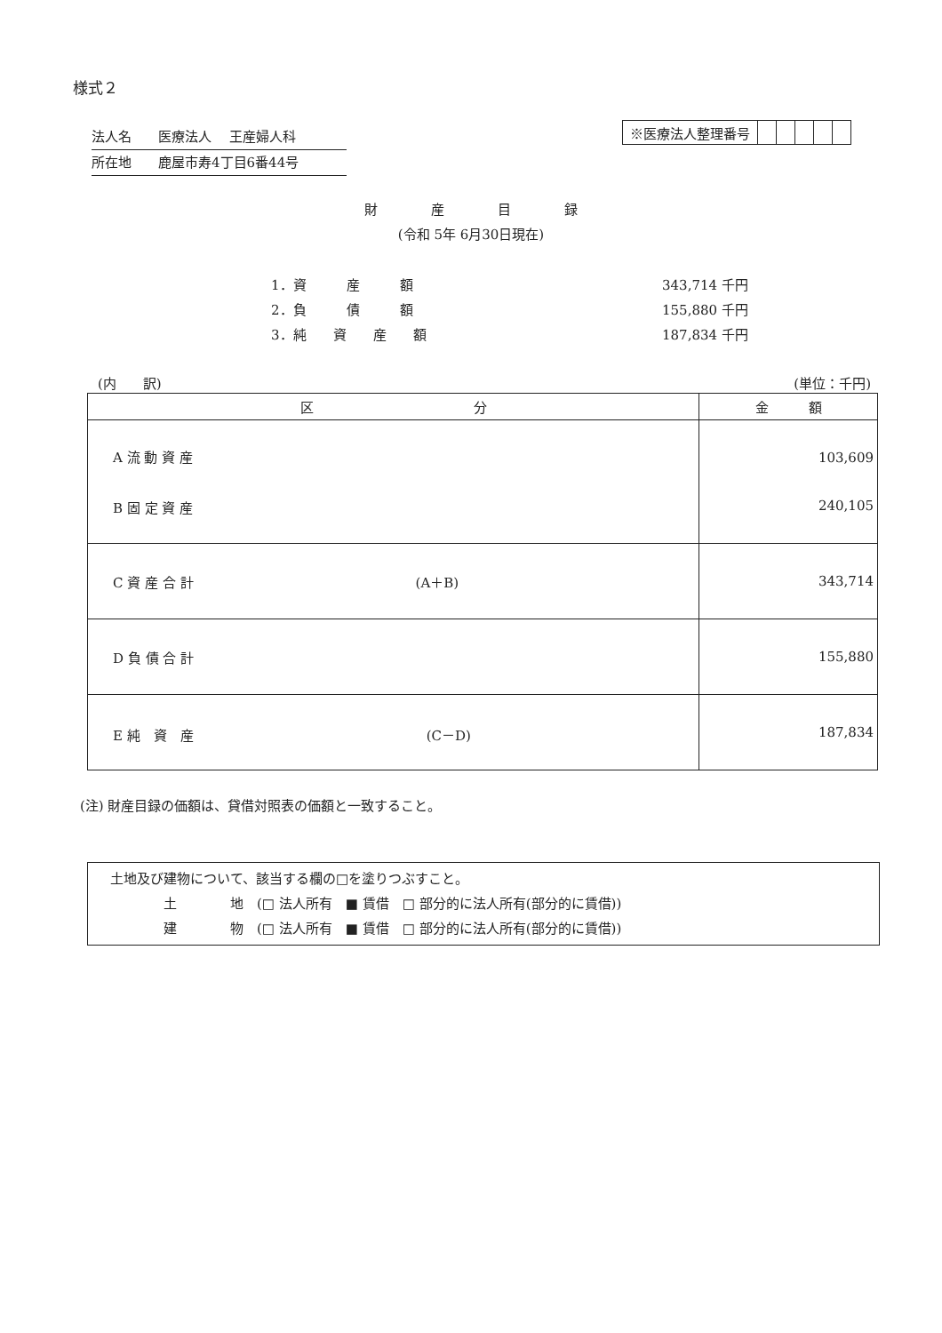様式２
法人名　　医療法人　 王産婦人科
所在地　　鹿屋市寿4丁目6番44号
| ※医療法人整理番号 | | | | | |
財　　　　産　　　　目　　　　録
(令和 5年 6月30日現在)
| 1．資 産 額 | 343,714 千円 |
| 2．負 債 額 | 155,880 千円 |
| 3．純 資 産 額 | 187,834 千円 |
(内　　訳) (単位：千円)
| 区 分 | 金 額 |
| --- | --- |
| A 流 動 資 産 B 固 定 資 産 | 103,609 240,105 |
| C 資 産 合 計 (A＋B) | 343,714 |
| D 負 債 合 計 | 155,880 |
| E 純 資 産 (C－D) | 187,834 |
(注) 財産目録の価額は、貸借対照表の価額と一致すること。
　土地及び建物について、該当する欄の□を塗りつぶすこと。
　　　　　土　　　　地　(□ 法人所有　■ 賃借　□ 部分的に法人所有(部分的に賃借))
　　　　　建　　　　物　(□ 法人所有　■ 賃借　□ 部分的に法人所有(部分的に賃借))